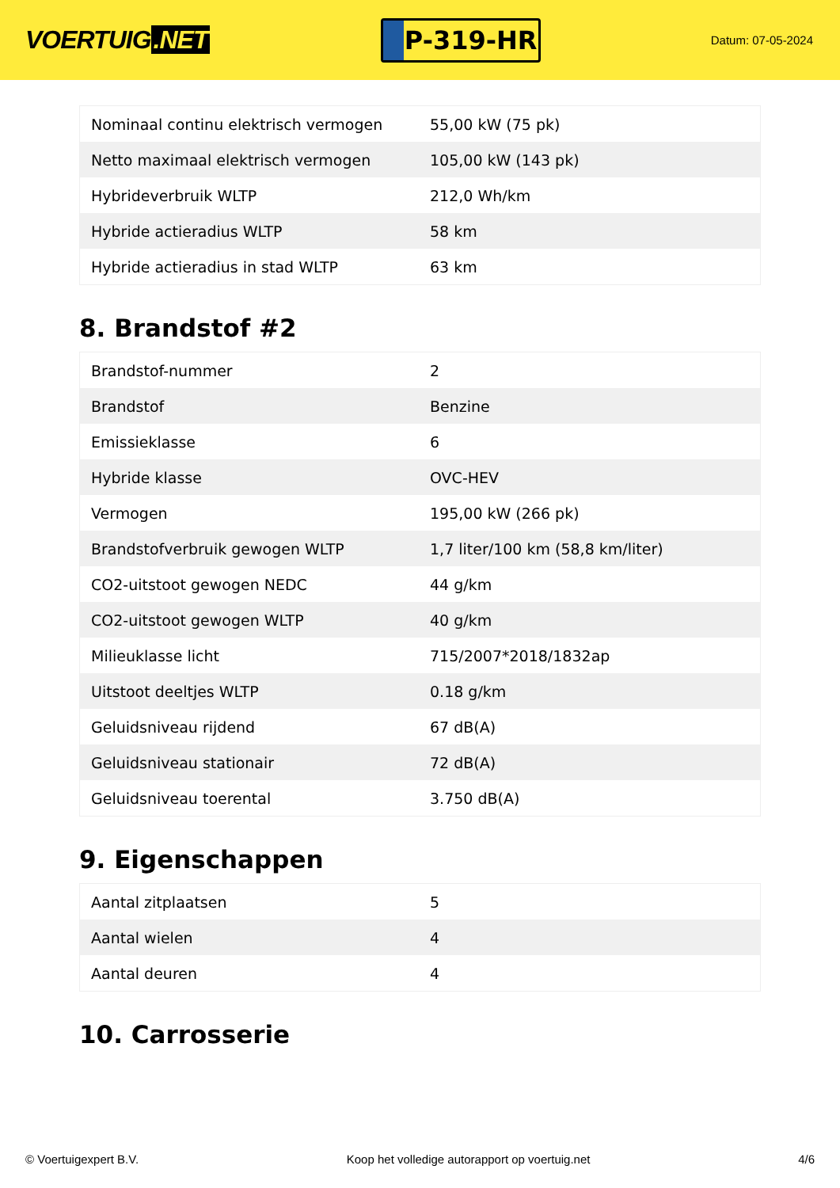VOERTUIG.NET
P-319-HR
Datum: 07-05-2024
| Nominaal continu elektrisch vermogen | 55,00 kW (75 pk) |
| Netto maximaal elektrisch vermogen | 105,00 kW (143 pk) |
| Hybrideverbruik WLTP | 212,0 Wh/km |
| Hybride actieradius WLTP | 58 km |
| Hybride actieradius in stad WLTP | 63 km |
8. Brandstof #2
| Brandstof-nummer | 2 |
| Brandstof | Benzine |
| Emissieklasse | 6 |
| Hybride klasse | OVC-HEV |
| Vermogen | 195,00 kW (266 pk) |
| Brandstofverbruik gewogen WLTP | 1,7 liter/100 km (58,8 km/liter) |
| CO2-uitstoot gewogen NEDC | 44 g/km |
| CO2-uitstoot gewogen WLTP | 40 g/km |
| Milieuklasse licht | 715/2007*2018/1832ap |
| Uitstoot deeltjes WLTP | 0.18 g/km |
| Geluidsniveau rijdend | 67 dB(A) |
| Geluidsniveau stationair | 72 dB(A) |
| Geluidsniveau toerental | 3.750 dB(A) |
9. Eigenschappen
| Aantal zitplaatsen | 5 |
| Aantal wielen | 4 |
| Aantal deuren | 4 |
10. Carrosserie
© Voertuigexpert B.V. Koop het volledige autorapport op voertuig.net 4/6